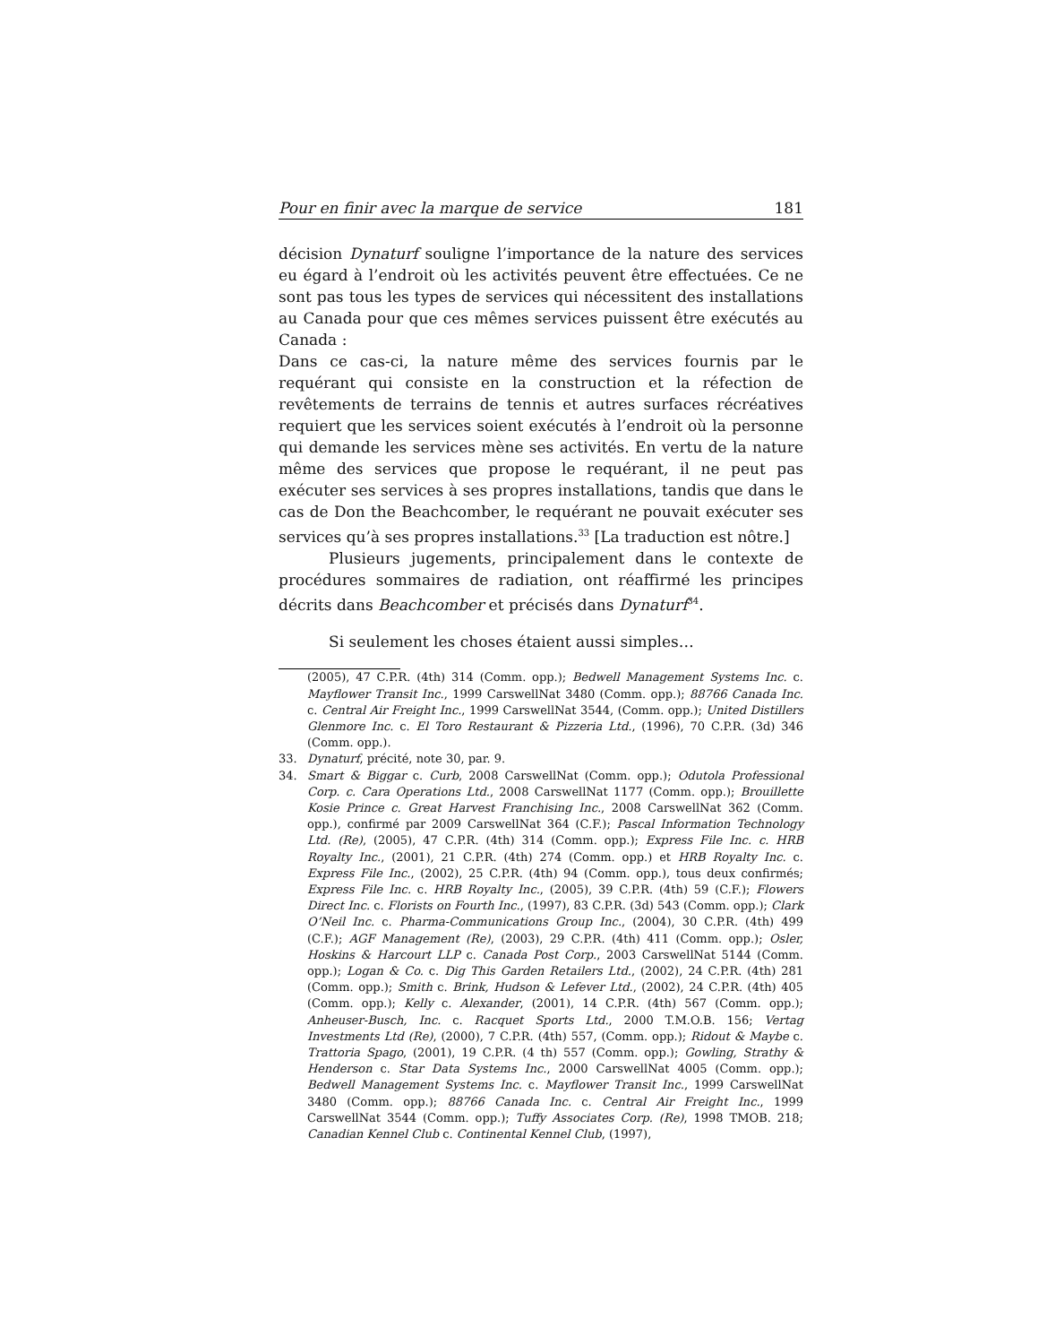Pour en finir avec la marque de service 181
décision Dynaturf souligne l’importance de la nature des services eu égard à l’endroit où les activités peuvent être effectuées. Ce ne sont pas tous les types de services qui nécessitent des installations au Canada pour que ces mêmes services puissent être exécutés au Canada :
Dans ce cas-ci, la nature même des services fournis par le requérant qui consiste en la construction et la réfection de revêtements de terrains de tennis et autres surfaces récréatives requiert que les services soient exécutés à l’endroit où la personne qui demande les services mène ses activités. En vertu de la nature même des services que propose le requérant, il ne peut pas exécuter ses services à ses propres installations, tandis que dans le cas de Don the Beachcomber, le requérant ne pouvait exécuter ses services qu’à ses propres installations.<sup>33</sup> [La traduction est nôtre.]
Plusieurs jugements, principalement dans le contexte de procédures sommaires de radiation, ont réaffirmé les principes décrits dans Beachcomber et précisés dans Dynaturf<sup>34</sup>.
Si seulement les choses étaient aussi simples…
(2005), 47 C.P.R. (4th) 314 (Comm. opp.); Bedwell Management Systems Inc. c. Mayflower Transit Inc., 1999 CarswellNat 3480 (Comm. opp.); 88766 Canada Inc. c. Central Air Freight Inc., 1999 CarswellNat 3544, (Comm. opp.); United Distillers Glenmore Inc. c. El Toro Restaurant & Pizzeria Ltd., (1996), 70 C.P.R. (3d) 346 (Comm. opp.).
33. Dynaturf, précité, note 30, par. 9.
34. Smart & Biggar c. Curb, 2008 CarswellNat (Comm. opp.); Odutola Professional Corp. c. Cara Operations Ltd., 2008 CarswellNat 1177 (Comm. opp.); Brouillette Kosie Prince c. Great Harvest Franchising Inc., 2008 CarswellNat 362 (Comm. opp.), confirmé par 2009 CarswellNat 364 (C.F.); Pascal Information Technology Ltd. (Re), (2005), 47 C.P.R. (4th) 314 (Comm. opp.); Express File Inc. c. HRB Royalty Inc., (2001), 21 C.P.R. (4th) 274 (Comm. opp.) et HRB Royalty Inc. c. Express File Inc., (2002), 25 C.P.R. (4th) 94 (Comm. opp.), tous deux confirmés; Express File Inc. c. HRB Royalty Inc., (2005), 39 C.P.R. (4th) 59 (C.F.); Flowers Direct Inc. c. Florists on Fourth Inc., (1997), 83 C.P.R. (3d) 543 (Comm. opp.); Clark O’Neil Inc. c. Pharma-Communications Group Inc., (2004), 30 C.P.R. (4th) 499 (C.F.); AGF Management (Re), (2003), 29 C.P.R. (4th) 411 (Comm. opp.); Osler, Hoskins & Harcourt LLP c. Canada Post Corp., 2003 CarswellNat 5144 (Comm. opp.); Logan & Co. c. Dig This Garden Retailers Ltd., (2002), 24 C.P.R. (4th) 281 (Comm. opp.); Smith c. Brink, Hudson & Lefever Ltd., (2002), 24 C.P.R. (4th) 405 (Comm. opp.); Kelly c. Alexander, (2001), 14 C.P.R. (4th) 567 (Comm. opp.); Anheuser-Busch, Inc. c. Racquet Sports Ltd., 2000 T.M.O.B. 156; Vertag Investments Ltd (Re), (2000), 7 C.P.R. (4th) 557, (Comm. opp.); Ridout & Maybe c. Trattoria Spago, (2001), 19 C.P.R. (4 th) 557 (Comm. opp.); Gowling, Strathy & Henderson c. Star Data Systems Inc., 2000 CarswellNat 4005 (Comm. opp.); Bedwell Management Systems Inc. c. Mayflower Transit Inc., 1999 CarswellNat 3480 (Comm. opp.); 88766 Canada Inc. c. Central Air Freight Inc., 1999 CarswellNat 3544 (Comm. opp.); Tuffy Associates Corp. (Re), 1998 TMOB. 218; Canadian Kennel Club c. Continental Kennel Club, (1997),